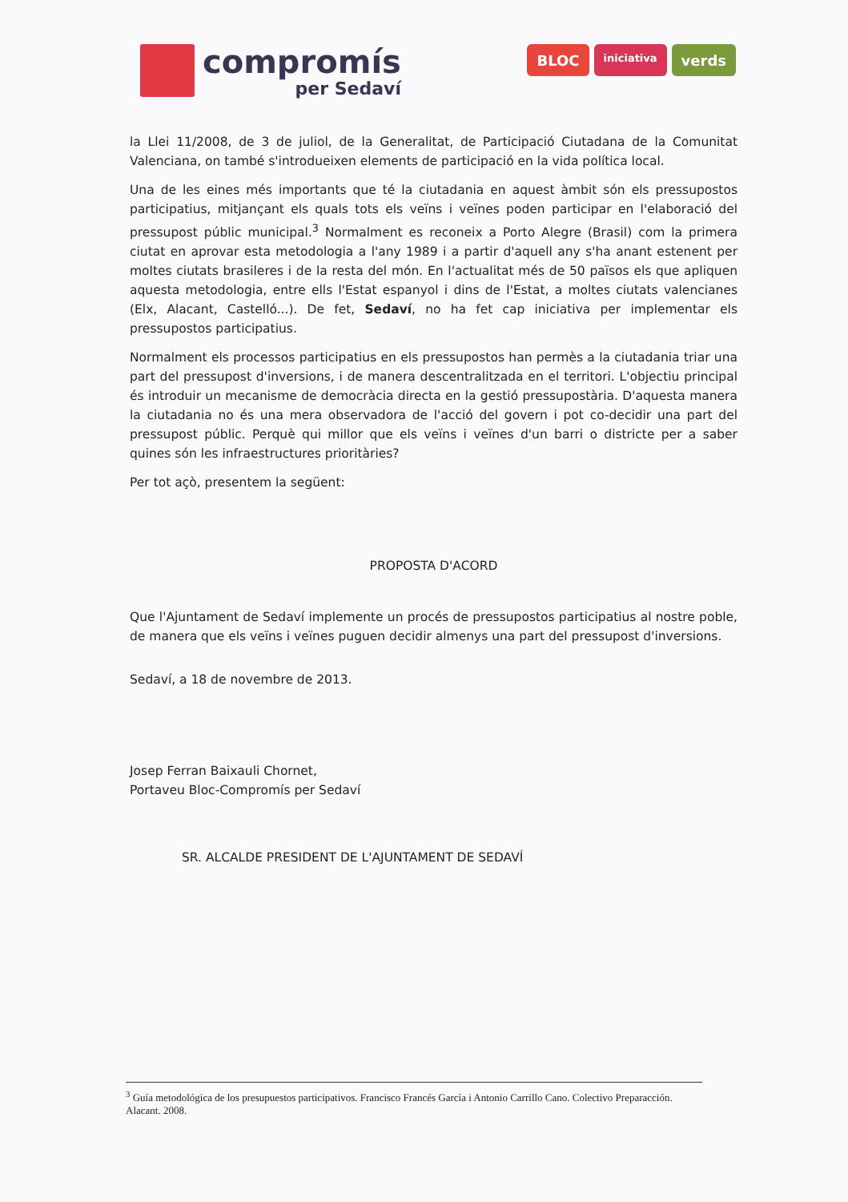compromís
per Sedaví
BLOC iniciativa verds
la Llei 11/2008, de 3 de juliol, de la Generalitat, de Participació Ciutadana de la Comunitat Valenciana, on també s'introdueixen elements de participació en la vida política local.
Una de les eines més importants que té la ciutadania en aquest àmbit són els pressupostos participatius, mitjançant els quals tots els veïns i veïnes poden participar en l'elaboració del pressupost públic municipal.<sup>3</sup> Normalment es reconeix a Porto Alegre (Brasil) com la primera ciutat en aprovar esta metodologia a l'any 1989 i a partir d'aquell any s'ha anant estenent per moltes ciutats brasileres i de la resta del món. En l'actualitat més de 50 països els que apliquen aquesta metodologia, entre ells l'Estat espanyol i dins de l'Estat, a moltes ciutats valencianes (Elx, Alacant, Castelló...). De fet, Sedaví, no ha fet cap iniciativa per implementar els pressupostos participatius.
Normalment els processos participatius en els pressupostos han permès a la ciutadania triar una part del pressupost d'inversions, i de manera descentralitzada en el territori. L'objectiu principal és introduir un mecanisme de democràcia directa en la gestió pressupostària. D'aquesta manera la ciutadania no és una mera observadora de l'acció del govern i pot co-decidir una part del pressupost públic. Perquè qui millor que els veïns i veïnes d'un barri o districte per a saber quines són les infraestructures prioritàries?
Per tot açò, presentem la següent:
PROPOSTA D'ACORD
Que l'Ajuntament de Sedaví implemente un procés de pressupostos participatius al nostre poble, de manera que els veïns i veïnes puguen decidir almenys una part del pressupost d'inversions.
Sedaví, a 18 de novembre de 2013.
Josep Ferran Baixauli Chornet,
Portaveu Bloc-Compromís per Sedaví
SR. ALCALDE PRESIDENT DE L'AJUNTAMENT DE SEDAVÍ
<sup>3</sup> Guía metodológica de los presupuestos participativos. Francisco Francés García i Antonio Carrillo Cano. Colectivo Preparacción. Alacant. 2008.